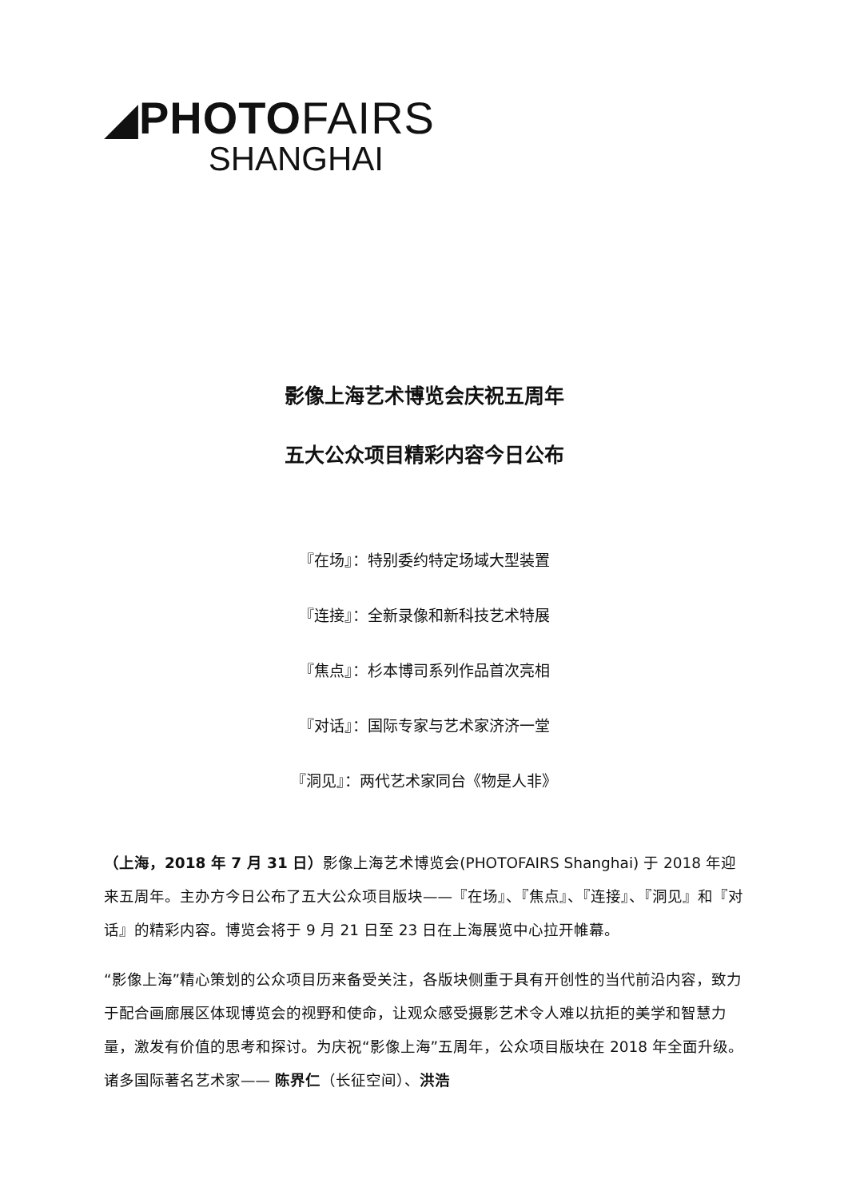◢PHOTOFAIRS
SHANGHAI
影像上海艺术博览会庆祝五周年
五大公众项目精彩内容今日公布
『在场』：特别委约特定场域大型装置
『连接』：全新录像和新科技艺术特展
『焦点』：杉本博司系列作品首次亮相
『对话』：国际专家与艺术家济济一堂
『洞见』：两代艺术家同台《物是人非》
（上海，2018 年 7 月 31 日）影像上海艺术博览会(PHOTOFAIRS Shanghai) 于 2018 年迎来五周年。主办方今日公布了五大公众项目版块——『在场』、『焦点』、『连接』、『洞见』和『对话』的精彩内容。博览会将于 9 月 21 日至 23 日在上海展览中心拉开帷幕。
“影像上海”精心策划的公众项目历来备受关注，各版块侧重于具有开创性的当代前沿内容，致力于配合画廊展区体现博览会的视野和使命，让观众感受摄影艺术令人难以抗拒的美学和智慧力量，激发有价值的思考和探讨。为庆祝“影像上海”五周年，公众项目版块在 2018 年全面升级。诸多国际著名艺术家—— 陈界仁（长征空间）、洪浩